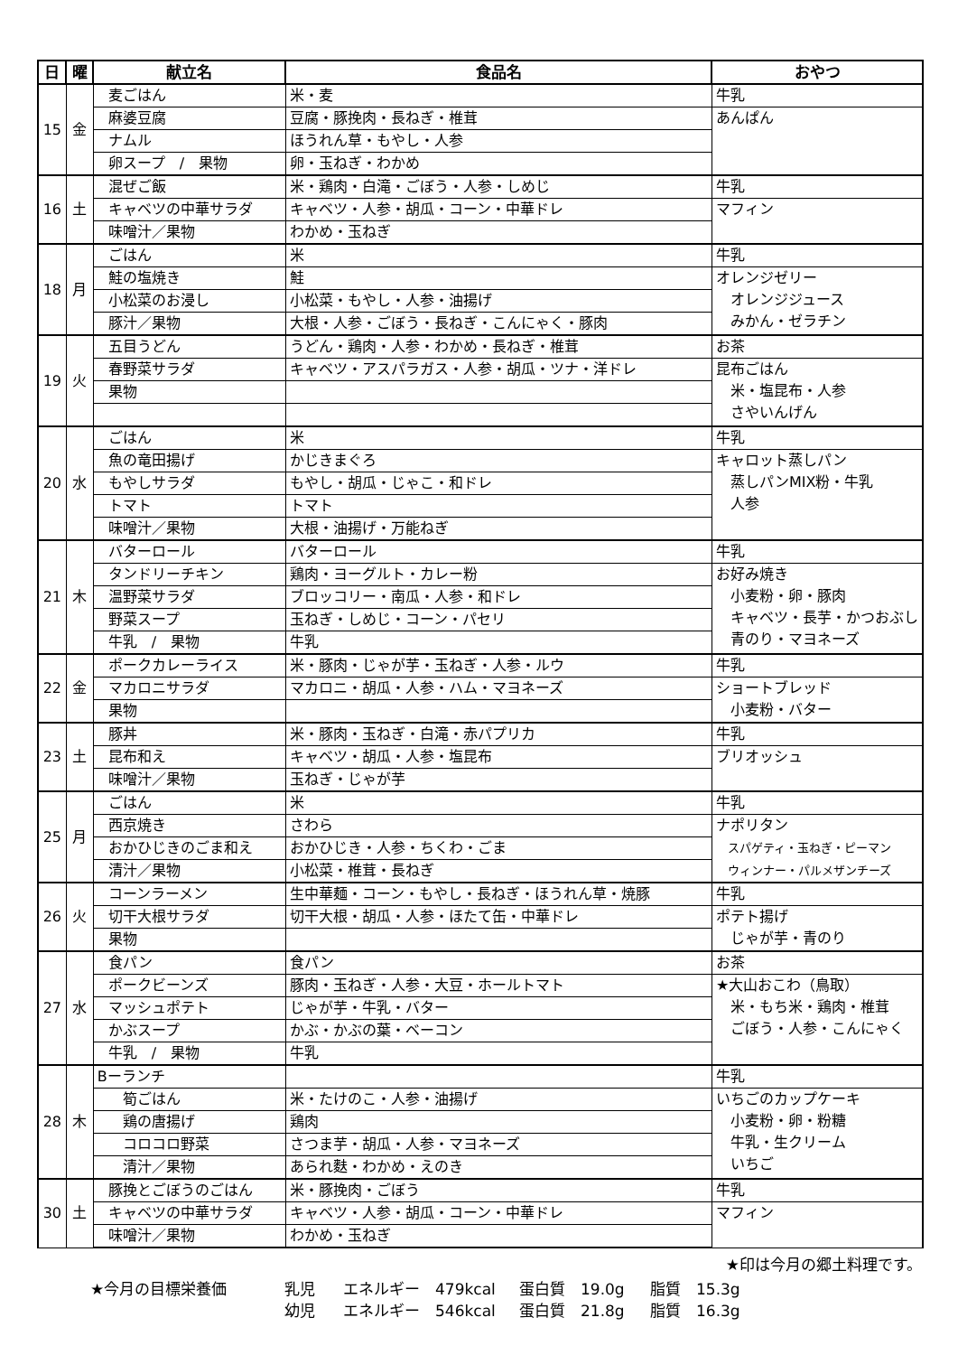| 日 | 曜 | 献立名 | 食品名 | おやつ |
| --- | --- | --- | --- | --- |
| 15 | 金 | 麦ごはん | 米・麦 | 牛乳 |
| | | 麻婆豆腐 | 豆腐・豚挽肉・長ねぎ・椎茸 | あんぱん |
| | | ナムル | ほうれん草・もやし・人参 | |
| | | 卵スープ / 果物 | 卵・玉ねぎ・わかめ | |
| 16 | 土 | 混ぜご飯 | 米・鶏肉・白滝・ごぼう・人参・しめじ | 牛乳 |
| | | キャベツの中華サラダ | キャベツ・人参・胡瓜・コーン・中華ドレ | マフィン |
| | | 味噌汁／果物 | わかめ・玉ねぎ | |
| 18 | 月 | ごはん | 米 | 牛乳 |
| | | 鮭の塩焼き | 鮭 | オレンジゼリー オレンジジュース みかん・ゼラチン |
| | | 小松菜のお浸し | 小松菜・もやし・人参・油揚げ | |
| | | 豚汁／果物 | 大根・人参・ごぼう・長ねぎ・こんにゃく・豚肉 | |
| 19 | 火 | 五目うどん | うどん・鶏肉・人参・わかめ・長ねぎ・椎茸 | お茶 |
| | | 春野菜サラダ | キャベツ・アスパラガス・人参・胡瓜・ツナ・洋ドレ | 昆布ごはん 米・塩昆布・人参 さやいんげん |
| | | 果物 | | |
| 20 | 水 | ごはん | 米 | 牛乳 |
| | | 魚の竜田揚げ | かじきまぐろ | キャロット蒸しパン 蒸しパンMIX粉・牛乳 人参 |
| | | もやしサラダ | もやし・胡瓜・じゃこ・和ドレ | |
| | | トマト | トマト | |
| | | 味噌汁／果物 | 大根・油揚げ・万能ねぎ | |
| 21 | 木 | バターロール | バターロール | 牛乳 |
| | | タンドリーチキン | 鶏肉・ヨーグルト・カレー粉 | お好み焼き 小麦粉・卵・豚肉 キャベツ・長芋・かつおぶし 青のり・マヨネーズ |
| | | 温野菜サラダ | ブロッコリー・南瓜・人参・和ドレ | |
| | | 野菜スープ | 玉ねぎ・しめじ・コーン・パセリ | |
| | | 牛乳 / 果物 | 牛乳 | |
| 22 | 金 | ポークカレーライス | 米・豚肉・じゃが芋・玉ねぎ・人参・ルウ | 牛乳 |
| | | マカロニサラダ | マカロニ・胡瓜・人参・ハム・マヨネーズ | ショートブレッド 小麦粉・バター |
| | | 果物 | | |
| 23 | 土 | 豚丼 | 米・豚肉・玉ねぎ・白滝・赤パプリカ | 牛乳 |
| | | 昆布和え | キャベツ・胡瓜・人参・塩昆布 | ブリオッシュ |
| | | 味噌汁／果物 | 玉ねぎ・じゃが芋 | |
| 25 | 月 | ごはん | 米 | 牛乳 |
| | | 西京焼き | さわら | ナポリタン スパゲティ・玉ねぎ・ピーマン ウィンナー・パルメザンチーズ |
| | | おかひじきのごま和え | おかひじき・人参・ちくわ・ごま | |
| | | 清汁／果物 | 小松菜・椎茸・長ねぎ | |
| 26 | 火 | コーンラーメン | 生中華麺・コーン・もやし・長ねぎ・ほうれん草・焼豚 | 牛乳 |
| | | 切干大根サラダ | 切干大根・胡瓜・人参・ほたて缶・中華ドレ | ポテト揚げ じゃが芋・青のり |
| | | 果物 | | |
| 27 | 水 | 食パン | 食パン | お茶 |
| | | ポークビーンズ | 豚肉・玉ねぎ・人参・大豆・ホールトマト | ★大山おこわ（鳥取） 米・もち米・鶏肉・椎茸 ごぼう・人参・こんにゃく |
| | | マッシュポテト | じゃが芋・牛乳・バター | |
| | | かぶスープ | かぶ・かぶの葉・ベーコン | |
| | | 牛乳 / 果物 | 牛乳 | |
| 28 | 木 | Bーランチ | | 牛乳 |
| | | 筍ごはん | 米・たけのこ・人参・油揚げ | いちごのカップケーキ 小麦粉・卵・粉糖 牛乳・生クリーム いちご |
| | | 鶏の唐揚げ | 鶏肉 | |
| | | コロコロ野菜 | さつま芋・胡瓜・人参・マヨネーズ | |
| | | 清汁／果物 | あられ麩・わかめ・えのき | |
| 30 | 土 | 豚挽とごぼうのごはん | 米・豚挽肉・ごぼう | 牛乳 |
| | | キャベツの中華サラダ | キャベツ・人参・胡瓜・コーン・中華ドレ | マフィン |
| | | 味噌汁／果物 | わかめ・玉ねぎ | |
★印は今月の郷土料理です。
★今月の目標栄養価 乳児 エネルギー　479kcal 蛋白質　19.0g 脂質　15.3g
幼児 エネルギー　546kcal 蛋白質　21.8g 脂質　16.3g